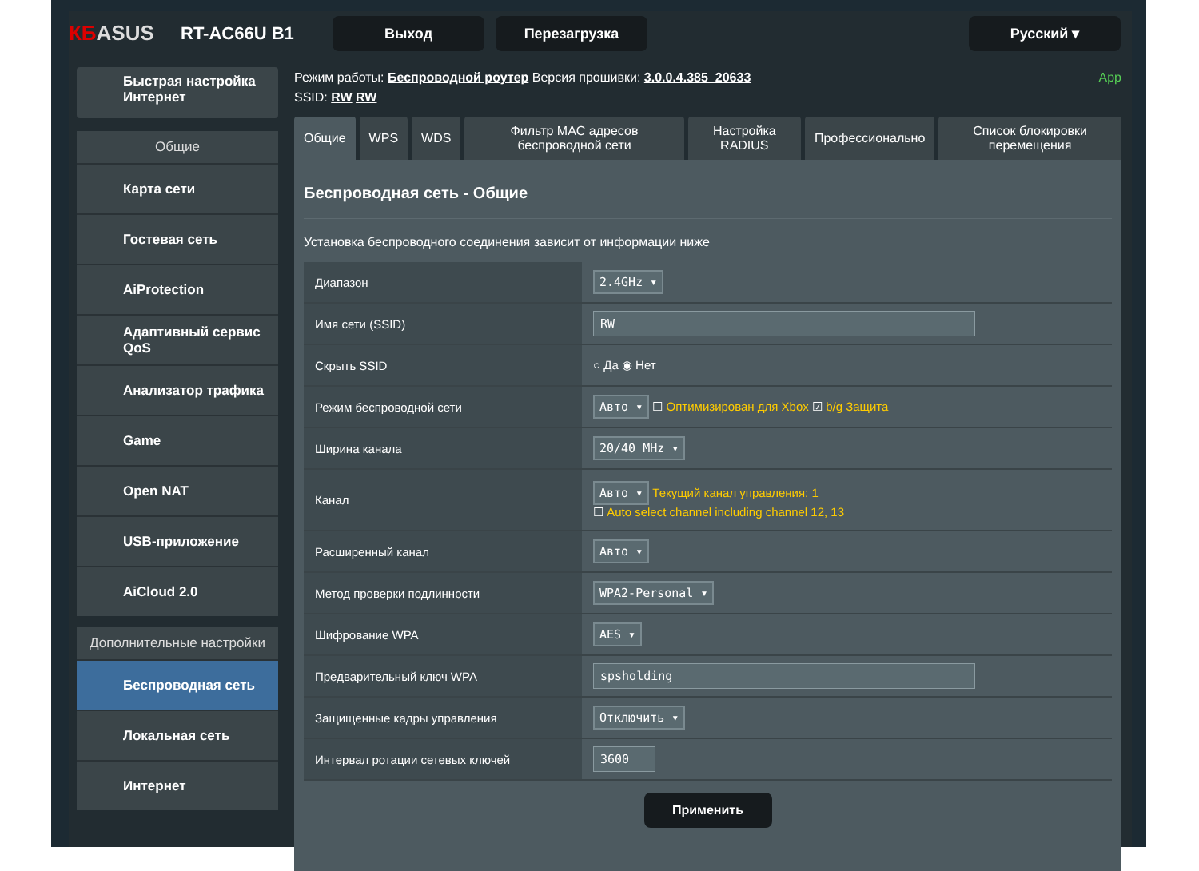КБASUS
RT-AC66U B1
Выход Перезагрузка Русский ▾
Быстрая настройка Интернет
Общие
Карта сети
Гостевая сеть
AiProtection
Адаптивный сервис QoS
Анализатор трафика
Game
Open NAT
USB-приложение
AiCloud 2.0
Дополнительные настройки
Беспроводная сеть
Локальная сеть
Интернет
Режим работы: Беспроводной роутер Версия прошивки: 3.0.0.4.385_20633 App
SSID: RW RW
Общие WPS WDS Фильтр MAC адресов беспроводной сети
Настройка RADIUS Профессионально Список блокировки перемещения
Беспроводная сеть - Общие
Установка беспроводного соединения зависит от информации ниже
| Диапазон | 2.4GHz ▾ |
| Имя сети (SSID) | RW |
| Скрыть SSID | ○ Да ◉ Нет |
| Режим беспроводной сети | Авто ▾ ☐ Оптимизирован для Xbox ☑ b/g Защита |
| Ширина канала | 20/40 MHz ▾ |
| Канал | Авто ▾ Текущий канал управления: 1 ☐ Auto select channel including channel 12, 13 |
| Расширенный канал | Авто ▾ |
| Метод проверки подлинности | WPA2-Personal ▾ |
| Шифрование WPA | AES ▾ |
| Предварительный ключ WPA | spsholding |
| Защищенные кадры управления | Отключить ▾ |
| Интервал ротации сетевых ключей | 3600 |
Применить